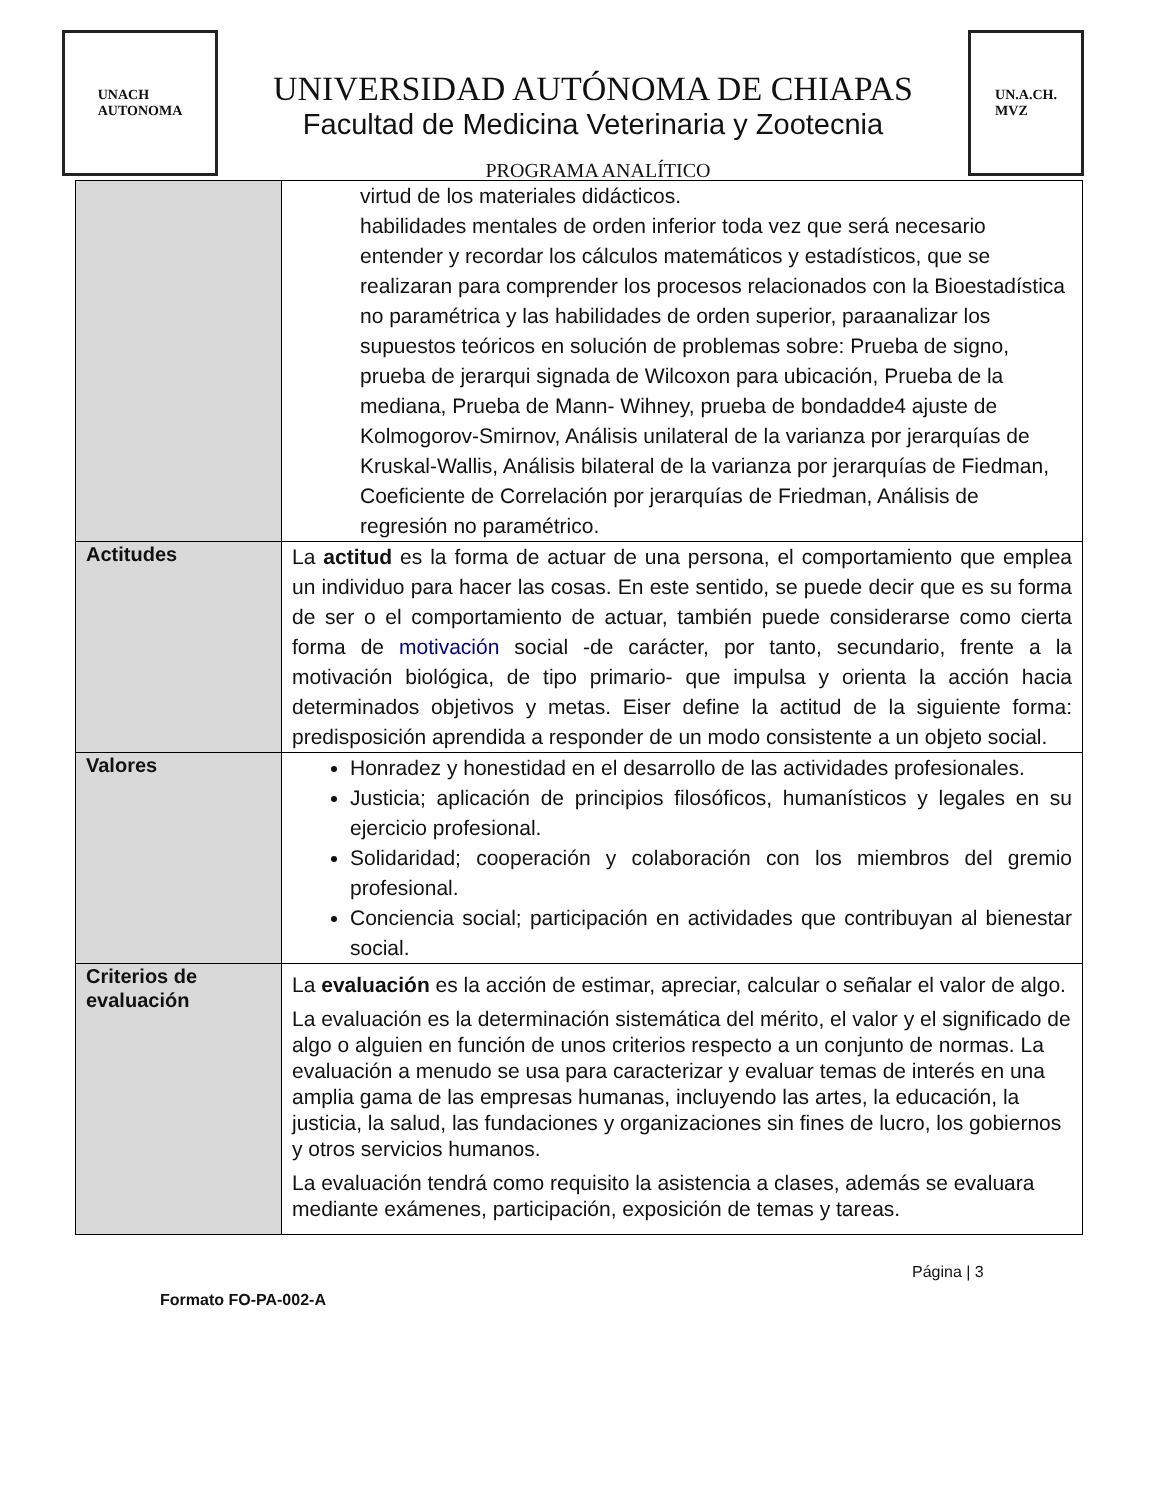UNACH
AUTONOMA
UNIVERSIDAD AUTÓNOMA DE CHIAPAS
Facultad de Medicina Veterinaria y Zootecnia
PROGRAMA ANALÍTICO
UN.A.CH.
MVZ
| | virtud de los materiales didácticos. habilidades mentales de orden inferior toda vez que será necesario entender y recordar los cálculos matemáticos y estadísticos, que se realizaran para comprender los procesos relacionados con la Bioestadística no paramétrica y las habilidades de orden superior, paraanalizar los supuestos teóricos en solución de problemas sobre: Prueba de signo, prueba de jerarqui signada de Wilcoxon para ubicación, Prueba de la mediana, Prueba de Mann- Wihney, prueba de bondadde4 ajuste de Kolmogorov-Smirnov, Análisis unilateral de la varianza por jerarquías de Kruskal-Wallis, Análisis bilateral de la varianza por jerarquías de Fiedman, Coeficiente de Correlación por jerarquías de Friedman, Análisis de regresión no paramétrico. |
| Actitudes | La actitud es la forma de actuar de una persona, el comportamiento que emplea un individuo para hacer las cosas. En este sentido, se puede decir que es su forma de ser o el comportamiento de actuar, también puede considerarse como cierta forma de motivación social -de carácter, por tanto, secundario, frente a la motivación biológica, de tipo primario- que impulsa y orienta la acción hacia determinados objetivos y metas. Eiser define la actitud de la siguiente forma: predisposición aprendida a responder de un modo consistente a un objeto social. |
| Valores | Honradez y honestidad en el desarrollo de las actividades profesionales. Justicia; aplicación de principios filosóficos, humanísticos y legales en su ejercicio profesional. Solidaridad; cooperación y colaboración con los miembros del gremio profesional. Conciencia social; participación en actividades que contribuyan al bienestar social. |
| Criterios de evaluación | La evaluación es la acción de estimar, apreciar, calcular o señalar el valor de algo. La evaluación es la determinación sistemática del mérito, el valor y el significado de algo o alguien en función de unos criterios respecto a un conjunto de normas. La evaluación a menudo se usa para caracterizar y evaluar temas de interés en una amplia gama de las empresas humanas, incluyendo las artes, la educación, la justicia, la salud, las fundaciones y organizaciones sin fines de lucro, los gobiernos y otros servicios humanos. La evaluación tendrá como requisito la asistencia a clases, además se evaluara mediante exámenes, participación, exposición de temas y tareas. |
Página | 3
Formato FO-PA-002-A